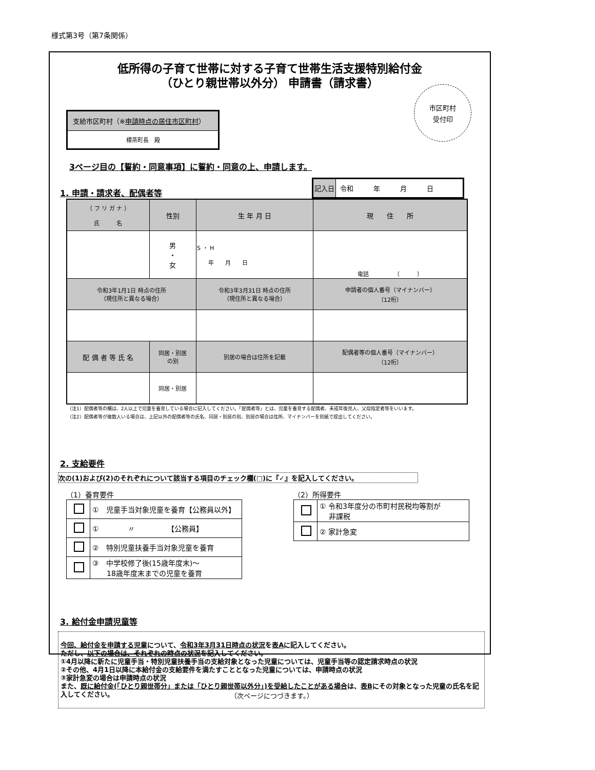様式第3号（第7条関係）
低所得の子育て世帯に対する子育て世帯生活支援特別給付金
（ひとり親世帯以外分） 申請書（請求書）
市区町村
受付印
支給市区町村（※申請時点の居住市区町村）
標茶町長　殿
3ページ目の【誓約・同意事項】に誓約・同意の上、申請します。
1. 申請・請求者、配偶者等
| 記入日 | 令和 年 月 日 |
| （ フ リ ガ ナ ） 氏 名 | | 性別 | 生 年 月 日 | 現 住 所 | |
| --- | --- | --- | --- | --- | --- |
| | | 男 ・ 女 | S ・ H 年 月 日 | 電話 （ ） | |
| 令和3年1月1日 時点の住所 （現住所と異なる場合） | | | 令和3年3月31日 時点の住所 （現住所と異なる場合） | | 申請者の個人番号（マイナンバー） （12桁） |
| 配 偶 者 等 氏 名 | 同居・別居 の別 | | 別居の場合は住所を記載 | | 配偶者等の個人番号（マイナンバー） （12桁） |
| | 同居・別居 | | | | |
（注1）配偶者等の欄は、2人以上で児童を養育している場合に記入してください。「配偶者等」とは、児童を養育する配偶者、未成年後見人、父母指定者等をいいます。
（注2）配偶者等が複数人いる場合は、上記以外の配偶者等の氏名、同居・別居の別、別居の場合は住所、マイナンバーを別紙で提出してください。
2. 支給要件
次の(1)および(2)のそれぞれについて該当する項目のチェック欄(□)に『✓』を記入してください。
（1）養育要件
| | ① 児童手当対象児童を養育【公務員以外】 |
| | ① 〃 【公務員】 |
| | ② 特別児童扶養手当対象児童を養育 |
| | ③ 中学校修了後(15歳年度末)～ 18歳年度末までの児童を養育 |
（2）所得要件
| | ① 令和3年度分の市町村民税均等割が 非課税 |
| | ② 家計急変 |
3. 給付金申請児童等
今回、給付金を申請する児童について、令和3年3月31日時点の状況を表Aに記入してください。
ただし、以下の場合は、それぞれの時点の状況を記入してください。
①4月以降に新たに児童手当・特別児童扶養手当の支給対象となった児童については、児童手当等の認定請求時点の状況
②その他、4月1日以降に本給付金の支給要件を満たすこととなった児童については、申請時点の状況
③家計急変の場合は申請時点の状況
また、既に給付金(「ひとり親世帯分」または「ひとり親世帯以外分」)を受給したことがある場合は、表Bにその対象となった児童の氏名を記入してください。
（次ページにつづきます。）